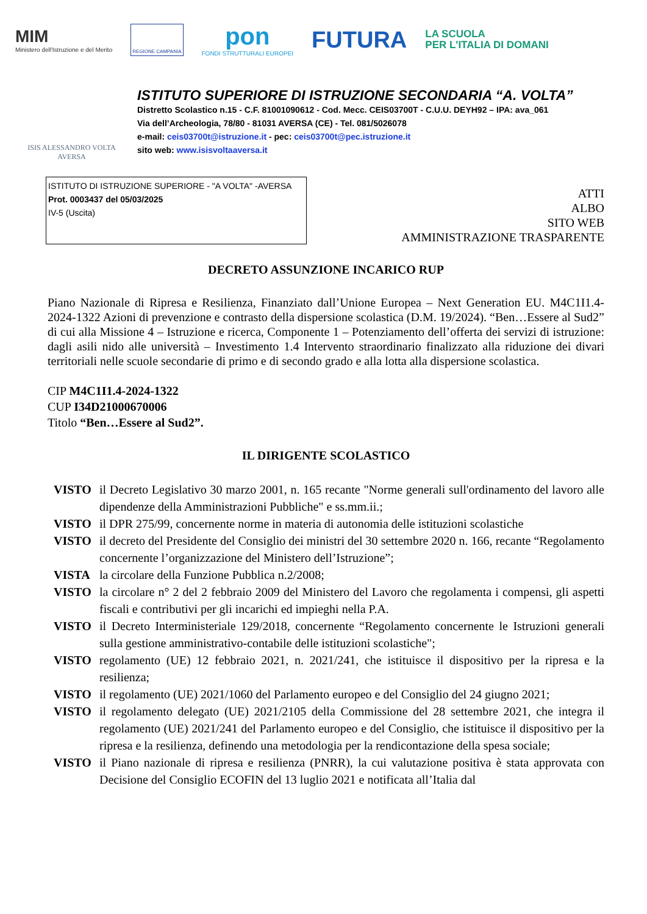MIM
Ministero dell'Istruzione e del Merito
REGIONE CAMPANIA
pon
FONDI STRUTTURALI EUROPEI
FUTURA
LA SCUOLA
PER L'ITALIA DI DOMANI
ISIS ALESSANDRO VOLTA
AVERSA
ISTITUTO SUPERIORE DI ISTRUZIONE SECONDARIA “A. VOLTA”
Distretto Scolastico n.15 - C.F. 81001090612 - Cod. Mecc. CEIS03700T - C.U.U. DEYH92 – IPA: ava_061
Via dell’Archeologia, 78/80 - 81031 AVERSA (CE) - Tel. 081/5026078
e-mail: ceis03700t@istruzione.it - pec: ceis03700t@pec.istruzione.it
sito web: www.isisvoltaaversa.it
ISTITUTO DI ISTRUZIONE SUPERIORE - "A VOLTA" -AVERSA
Prot. 0003437 del 05/03/2025
IV-5 (Uscita)
ATTI
ALBO
SITO WEB
AMMINISTRAZIONE TRASPARENTE
DECRETO ASSUNZIONE INCARICO RUP
Piano Nazionale di Ripresa e Resilienza, Finanziato dall’Unione Europea – Next Generation EU. M4C1I1.4-2024-1322 Azioni di prevenzione e contrasto della dispersione scolastica (D.M. 19/2024). “Ben…Essere al Sud2” di cui alla Missione 4 – Istruzione e ricerca, Componente 1 – Potenziamento dell’offerta dei servizi di istruzione: dagli asili nido alle università – Investimento 1.4 Intervento straordinario finalizzato alla riduzione dei divari territoriali nelle scuole secondarie di primo e di secondo grado e alla lotta alla dispersione scolastica.
CIP M4C1I1.4-2024-1322
CUP I34D21000670006
Titolo “Ben…Essere al Sud2”.
IL DIRIGENTE SCOLASTICO
VISTO il Decreto Legislativo 30 marzo 2001, n. 165 recante "Norme generali sull'ordinamento del lavoro alle dipendenze della Amministrazioni Pubbliche" e ss.mm.ii.;
VISTO il DPR 275/99, concernente norme in materia di autonomia delle istituzioni scolastiche
VISTO il decreto del Presidente del Consiglio dei ministri del 30 settembre 2020 n. 166, recante “Regolamento concernente l’organizzazione del Ministero dell’Istruzione”;
VISTA la circolare della Funzione Pubblica n.2/2008;
VISTO la circolare n° 2 del 2 febbraio 2009 del Ministero del Lavoro che regolamenta i compensi, gli aspetti fiscali e contributivi per gli incarichi ed impieghi nella P.A.
VISTO il Decreto Interministeriale 129/2018, concernente “Regolamento concernente le Istruzioni generali sulla gestione amministrativo-contabile delle istituzioni scolastiche";
VISTO regolamento (UE) 12 febbraio 2021, n. 2021/241, che istituisce il dispositivo per la ripresa e la resilienza;
VISTO il regolamento (UE) 2021/1060 del Parlamento europeo e del Consiglio del 24 giugno 2021;
VISTO il regolamento delegato (UE) 2021/2105 della Commissione del 28 settembre 2021, che integra il regolamento (UE) 2021/241 del Parlamento europeo e del Consiglio, che istituisce il dispositivo per la ripresa e la resilienza, definendo una metodologia per la rendicontazione della spesa sociale;
VISTO il Piano nazionale di ripresa e resilienza (PNRR), la cui valutazione positiva è stata approvata con Decisione del Consiglio ECOFIN del 13 luglio 2021 e notificata all’Italia dal